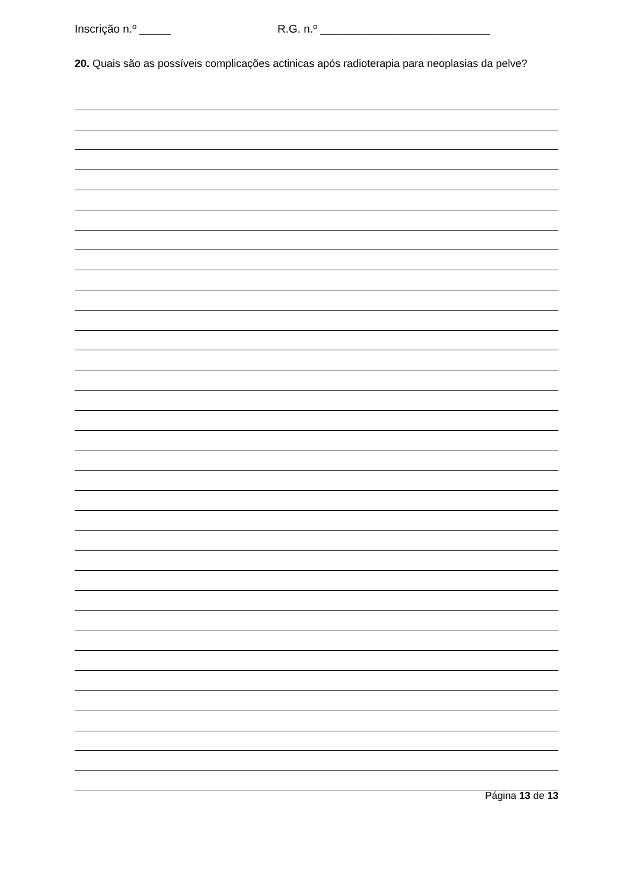Inscrição n.º _____ R.G. n.º ___________________________
20. Quais são as possíveis complicações actinicas após radioterapia para neoplasias da pelve?
Página 13 de 13